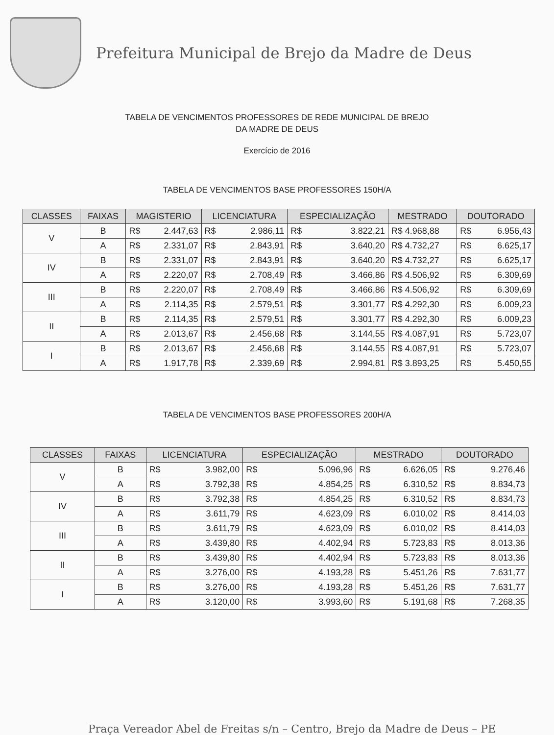Prefeitura Municipal de Brejo da Madre de Deus
TABELA DE VENCIMENTOS PROFESSORES DE REDE MUNICIPAL DE BREJO
DA MADRE DE DEUS
Exercício de 2016
TABELA DE VENCIMENTOS BASE PROFESSORES 150H/A
| CLASSES | FAIXAS | MAGISTERIO | LICENCIATURA | ESPECIALIZAÇÃO | MESTRADO | DOUTORADO |
| --- | --- | --- | --- | --- | --- | --- |
| V | B | R$ 2.447,63 | R$ 2.986,11 | R$ 3.822,21 | R$ 4.968,88 | R$ 6.956,43 |
| | A | R$ 2.331,07 | R$ 2.843,91 | R$ 3.640,20 | R$ 4.732,27 | R$ 6.625,17 |
| IV | B | R$ 2.331,07 | R$ 2.843,91 | R$ 3.640,20 | R$ 4.732,27 | R$ 6.625,17 |
| | A | R$ 2.220,07 | R$ 2.708,49 | R$ 3.466,86 | R$ 4.506,92 | R$ 6.309,69 |
| III | B | R$ 2.220,07 | R$ 2.708,49 | R$ 3.466,86 | R$ 4.506,92 | R$ 6.309,69 |
| | A | R$ 2.114,35 | R$ 2.579,51 | R$ 3.301,77 | R$ 4.292,30 | R$ 6.009,23 |
| II | B | R$ 2.114,35 | R$ 2.579,51 | R$ 3.301,77 | R$ 4.292,30 | R$ 6.009,23 |
| | A | R$ 2.013,67 | R$ 2.456,68 | R$ 3.144,55 | R$ 4.087,91 | R$ 5.723,07 |
| I | B | R$ 2.013,67 | R$ 2.456,68 | R$ 3.144,55 | R$ 4.087,91 | R$ 5.723,07 |
| | A | R$ 1.917,78 | R$ 2.339,69 | R$ 2.994,81 | R$ 3.893,25 | R$ 5.450,55 |
TABELA DE VENCIMENTOS BASE PROFESSORES 200H/A
| CLASSES | FAIXAS | LICENCIATURA | ESPECIALIZAÇÃO | MESTRADO | DOUTORADO |
| --- | --- | --- | --- | --- | --- |
| V | B | R$ 3.982,00 | R$ 5.096,96 | R$ 6.626,05 | R$ 9.276,46 |
| | A | R$ 3.792,38 | R$ 4.854,25 | R$ 6.310,52 | R$ 8.834,73 |
| IV | B | R$ 3.792,38 | R$ 4.854,25 | R$ 6.310,52 | R$ 8.834,73 |
| | A | R$ 3.611,79 | R$ 4.623,09 | R$ 6.010,02 | R$ 8.414,03 |
| III | B | R$ 3.611,79 | R$ 4.623,09 | R$ 6.010,02 | R$ 8.414,03 |
| | A | R$ 3.439,80 | R$ 4.402,94 | R$ 5.723,83 | R$ 8.013,36 |
| II | B | R$ 3.439,80 | R$ 4.402,94 | R$ 5.723,83 | R$ 8.013,36 |
| | A | R$ 3.276,00 | R$ 4.193,28 | R$ 5.451,26 | R$ 7.631,77 |
| I | B | R$ 3.276,00 | R$ 4.193,28 | R$ 5.451,26 | R$ 7.631,77 |
| | A | R$ 3.120,00 | R$ 3.993,60 | R$ 5.191,68 | R$ 7.268,35 |
Praça Vereador Abel de Freitas s/n – Centro, Brejo da Madre de Deus – PE